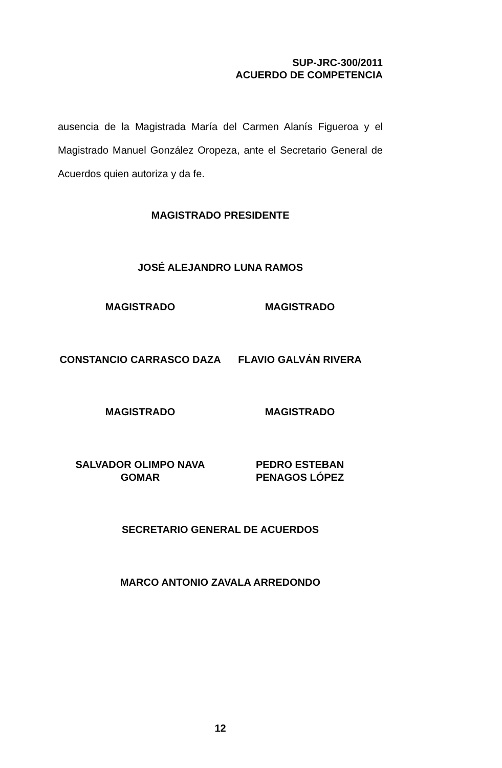SUP-JRC-300/2011
ACUERDO DE COMPETENCIA
ausencia de la Magistrada María del Carmen Alanís Figueroa y el Magistrado Manuel González Oropeza, ante el Secretario General de Acuerdos quien autoriza y da fe.
MAGISTRADO PRESIDENTE
JOSÉ ALEJANDRO LUNA RAMOS
MAGISTRADO MAGISTRADO
CONSTANCIO CARRASCO DAZA FLAVIO GALVÁN RIVERA
MAGISTRADO MAGISTRADO
SALVADOR OLIMPO NAVA GOMAR
PEDRO ESTEBAN
PENAGOS LÓPEZ
SECRETARIO GENERAL DE ACUERDOS
MARCO ANTONIO ZAVALA ARREDONDO
12